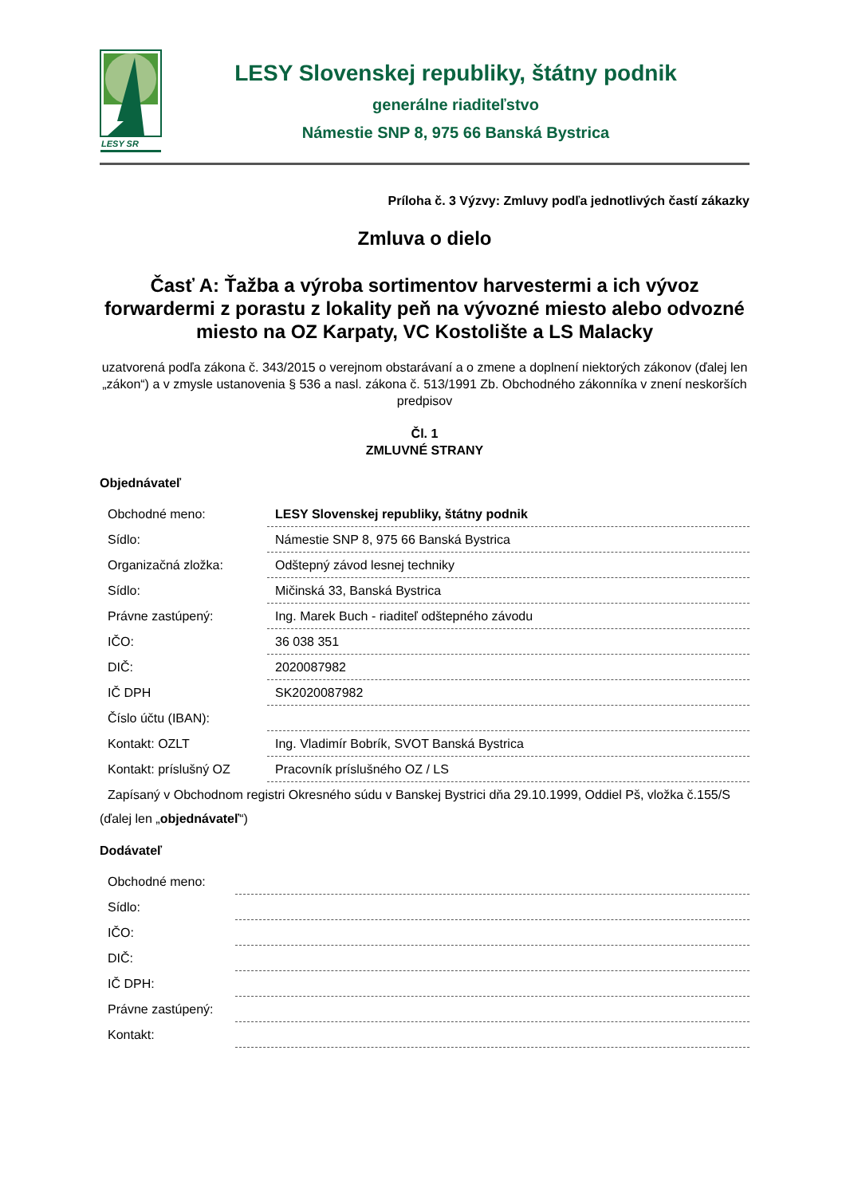LESY SR
LESY Slovenskej republiky, štátny podnik
generálne riaditeľstvo
Námestie SNP 8, 975 66 Banská Bystrica
Príloha č. 3 Výzvy: Zmluvy podľa jednotlivých častí zákazky
Zmluva o dielo
Časť A: Ťažba a výroba sortimentov harvestermi a ich vývoz forwardermi z porastu z lokality peň na vývozné miesto alebo odvozné miesto na OZ Karpaty, VC Kostolište a LS Malacky
uzatvorená podľa zákona č. 343/2015 o verejnom obstarávaní a o zmene a doplnení niektorých zákonov (ďalej len „zákon“) a v zmysle ustanovenia § 536 a nasl. zákona č. 513/1991 Zb. Obchodného zákonníka v znení neskorších predpisov
Čl. 1
ZMLUVNÉ STRANY
Objednávateľ
| Obchodné meno: | LESY Slovenskej republiky, štátny podnik |
| Sídlo: | Námestie SNP 8, 975 66 Banská Bystrica |
| Organizačná zložka: | Odštepný závod lesnej techniky |
| Sídlo: | Mičinská 33, Banská Bystrica |
| Právne zastúpený: | Ing. Marek Buch - riaditeľ odštepného závodu |
| IČO: | 36 038 351 |
| DIČ: | 2020087982 |
| IČ DPH | SK2020087982 |
| Číslo účtu (IBAN): | |
| Kontakt: OZLT | Ing. Vladimír Bobrík, SVOT Banská Bystrica |
| Kontakt: príslušný OZ | Pracovník príslušného OZ / LS |
Zapísaný v Obchodnom registri Okresného súdu v Banskej Bystrici dňa 29.10.1999, Oddiel Pš, vložka č.155/S
(ďalej len „objednávateľ“)
Dodávateľ
| Obchodné meno: | |
| Sídlo: | |
| IČO: | |
| DIČ: | |
| IČ DPH: | |
| Právne zastúpený: | |
| Kontakt: | |